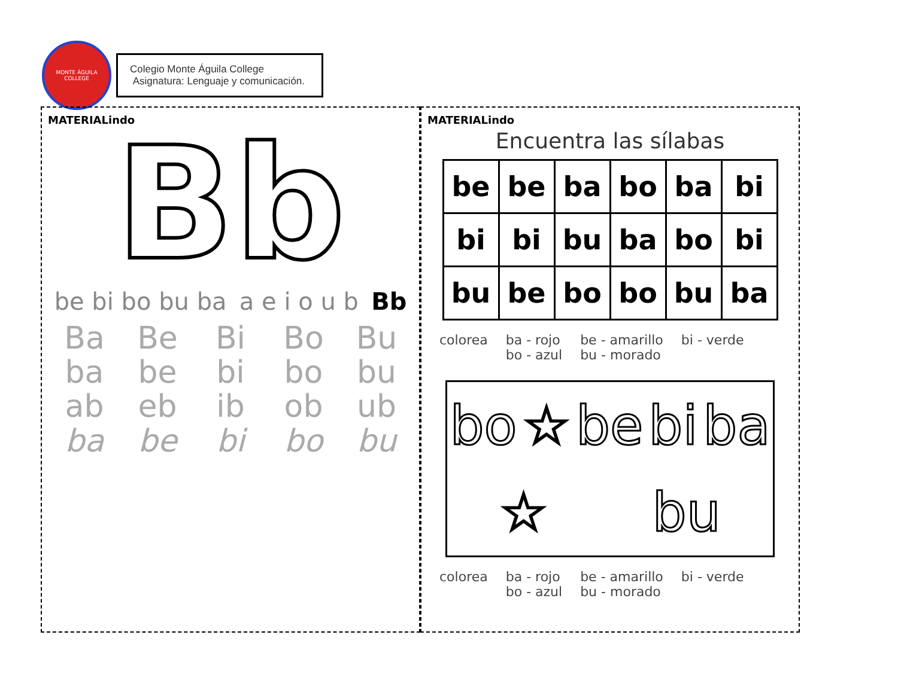MONTE ÁGUILA COLLEGE
Colegio Monte Águila College
Asignatura: Lenguaje y comunicación.
MATERIALindo
Bb
be bi bo bu ba a e i o u b Bb
Ba Be Bi Bo Bu ba be bi bo bu ab eb ib ob ub ba be bi bo bu
MATERIALindo
Encuentra las sílabas
| be | be | ba | bo | ba | bi |
| bi | bi | bu | ba | bo | bi |
| bu | be | bo | bo | bu | ba |
colorea ba - rojo
bo - azul be - amarillo
bu - morado bi - verde
bo ☆ be bi ba ☆ bu
colorea ba - rojo
bo - azul be - amarillo
bu - morado bi - verde